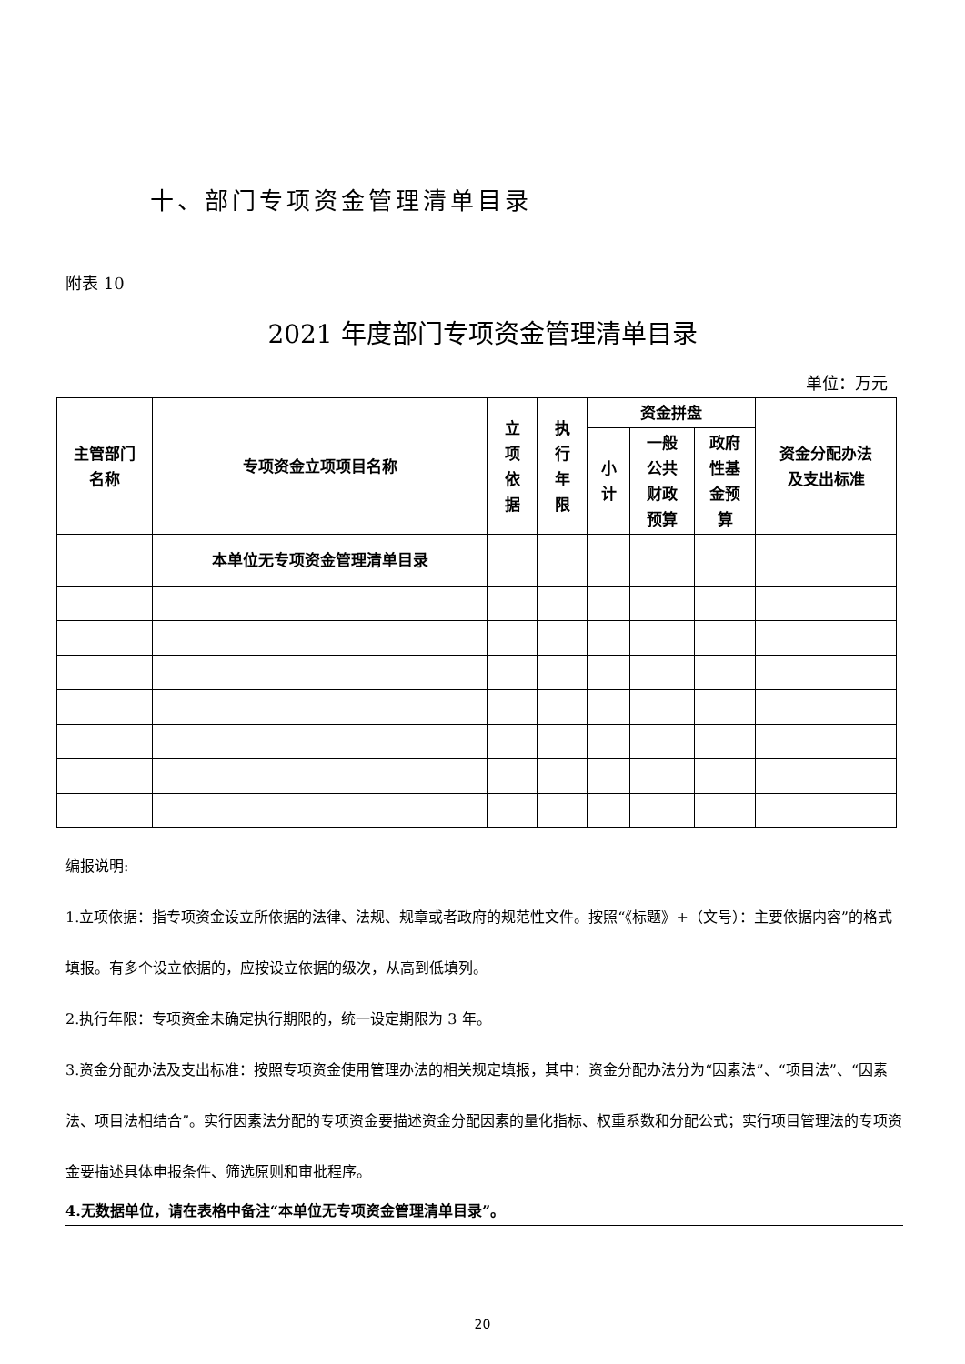十、部门专项资金管理清单目录
附表 10
2021 年度部门专项资金管理清单目录
单位：万元
| 主管部门 名称 | 专项资金立项项目名称 | 立 项 依 据 | 执 行 年 限 | 资金拼盘 | | | 资金分配办法 及支出标准 |
| --- | --- | --- | --- | --- | --- | --- | --- |
| | | | | 小 计 | 一般 公共 财政 预算 | 政府 性基 金预 算 | |
| | 本单位无专项资金管理清单目录 | | | | | | |
编报说明:
1.立项依据：指专项资金设立所依据的法律、法规、规章或者政府的规范性文件。按照“《标题》+（文号）：主要依据内容”的格式填报。有多个设立依据的，应按设立依据的级次，从高到低填列。
2.执行年限：专项资金未确定执行期限的，统一设定期限为 3 年。
3.资金分配办法及支出标准：按照专项资金使用管理办法的相关规定填报，其中：资金分配办法分为“因素法”、“项目法”、“因素法、项目法相结合”。实行因素法分配的专项资金要描述资金分配因素的量化指标、权重系数和分配公式；实行项目管理法的专项资金要描述具体申报条件、筛选原则和审批程序。
4.无数据单位，请在表格中备注“本单位无专项资金管理清单目录”。
20